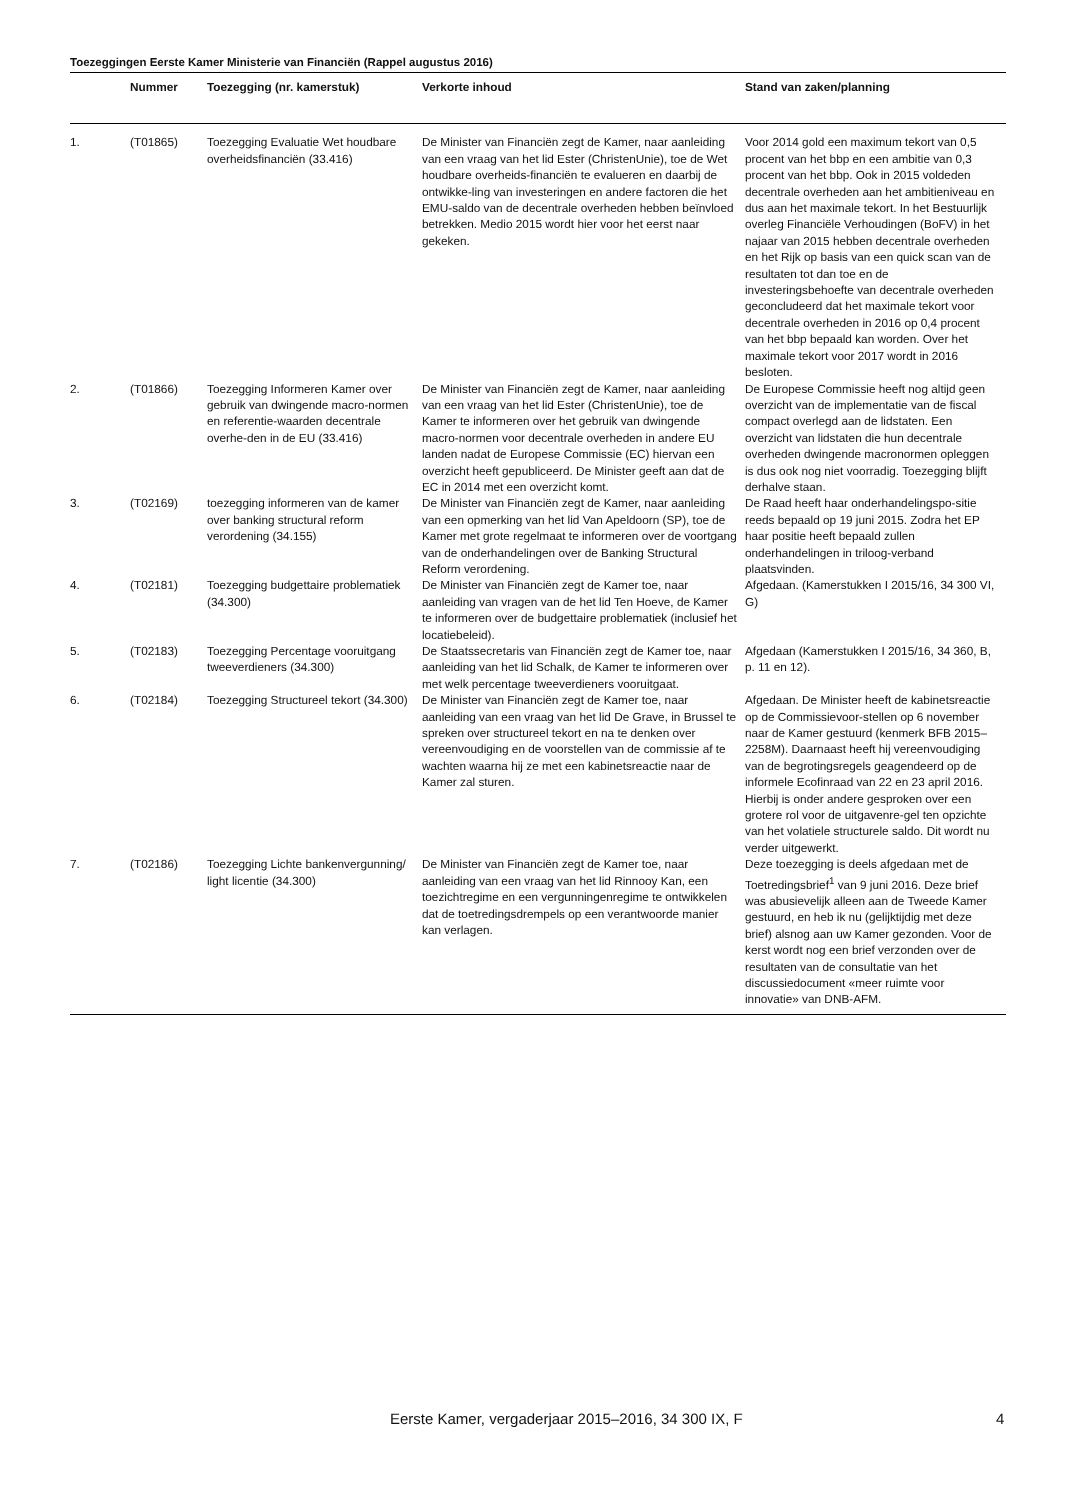Toezeggingen Eerste Kamer Ministerie van Financiën (Rappel augustus 2016)
| | Nummer | Toezegging (nr. kamerstuk) | Verkorte inhoud | Stand van zaken/planning |
| --- | --- | --- | --- | --- |
| 1. | (T01865) | Toezegging Evaluatie Wet houdbare overheidsfinanciën (33.416) | De Minister van Financiën zegt de Kamer, naar aanleiding van een vraag van het lid Ester (ChristenUnie), toe de Wet houdbare overheids-financiën te evalueren en daarbij de ontwikke-ling van investeringen en andere factoren die het EMU-saldo van de decentrale overheden hebben beïnvloed betrekken. Medio 2015 wordt hier voor het eerst naar gekeken. | Voor 2014 gold een maximum tekort van 0,5 procent van het bbp en een ambitie van 0,3 procent van het bbp. Ook in 2015 voldeden decentrale overheden aan het ambitieniveau en dus aan het maximale tekort. In het Bestuurlijk overleg Financiële Verhoudingen (BoFV) in het najaar van 2015 hebben decentrale overheden en het Rijk op basis van een quick scan van de resultaten tot dan toe en de investeringsbehoefte van decentrale overheden geconcludeerd dat het maximale tekort voor decentrale overheden in 2016 op 0,4 procent van het bbp bepaald kan worden. Over het maximale tekort voor 2017 wordt in 2016 besloten. |
| 2. | (T01866) | Toezegging Informeren Kamer over gebruik van dwingende macro-normen en referentie-waarden decentrale overhe-den in de EU (33.416) | De Minister van Financiën zegt de Kamer, naar aanleiding van een vraag van het lid Ester (ChristenUnie), toe de Kamer te informeren over het gebruik van dwingende macro-normen voor decentrale overheden in andere EU landen nadat de Europese Commissie (EC) hiervan een overzicht heeft gepubliceerd. De Minister geeft aan dat de EC in 2014 met een overzicht komt. | De Europese Commissie heeft nog altijd geen overzicht van de implementatie van de fiscal compact overlegd aan de lidstaten. Een overzicht van lidstaten die hun decentrale overheden dwingende macronormen opleggen is dus ook nog niet voorradig. Toezegging blijft derhalve staan. |
| 3. | (T02169) | toezegging informeren van de kamer over banking structural reform verordening (34.155) | De Minister van Financiën zegt de Kamer, naar aanleiding van een opmerking van het lid Van Apeldoorn (SP), toe de Kamer met grote regelmaat te informeren over de voortgang van de onderhandelingen over de Banking Structural Reform verordening. | De Raad heeft haar onderhandelingspo-sitie reeds bepaald op 19 juni 2015. Zodra het EP haar positie heeft bepaald zullen onderhandelingen in triloog-verband plaatsvinden. |
| 4. | (T02181) | Toezegging budgettaire problematiek (34.300) | De Minister van Financiën zegt de Kamer toe, naar aanleiding van vragen van de het lid Ten Hoeve, de Kamer te informeren over de budgettaire problematiek (inclusief het locatiebeleid). | Afgedaan. (Kamerstukken I 2015/16, 34 300 VI, G) |
| 5. | (T02183) | Toezegging Percentage vooruitgang tweeverdieners (34.300) | De Staatssecretaris van Financiën zegt de Kamer toe, naar aanleiding van het lid Schalk, de Kamer te informeren over met welk percentage tweeverdieners vooruitgaat. | Afgedaan (Kamerstukken I 2015/16, 34 360, B, p. 11 en 12). |
| 6. | (T02184) | Toezegging Structureel tekort (34.300) | De Minister van Financiën zegt de Kamer toe, naar aanleiding van een vraag van het lid De Grave, in Brussel te spreken over structureel tekort en na te denken over vereenvoudiging en de voorstellen van de commissie af te wachten waarna hij ze met een kabinetsreactie naar de Kamer zal sturen. | Afgedaan. De Minister heeft de kabinetsreactie op de Commissievoor-stellen op 6 november naar de Kamer gestuurd (kenmerk BFB 2015–2258M). Daarnaast heeft hij vereenvoudiging van de begrotingsregels geagendeerd op de informele Ecofinraad van 22 en 23 april 2016. Hierbij is onder andere gesproken over een grotere rol voor de uitgavenre-gel ten opzichte van het volatiele structurele saldo. Dit wordt nu verder uitgewerkt. |
| 7. | (T02186) | Toezegging Lichte bankenvergunning/ light licentie (34.300) | De Minister van Financiën zegt de Kamer toe, naar aanleiding van een vraag van het lid Rinnooy Kan, een toezichtregime en een vergunningenregime te ontwikkelen dat de toetredingsdrempels op een verantwoorde manier kan verlagen. | Deze toezegging is deels afgedaan met de Toetredingsbrief<sup>1</sup> van 9 juni 2016. Deze brief was abusievelijk alleen aan de Tweede Kamer gestuurd, en heb ik nu (gelijktijdig met deze brief) alsnog aan uw Kamer gezonden. Voor de kerst wordt nog een brief verzonden over de resultaten van de consultatie van het discussiedocument «meer ruimte voor innovatie» van DNB-AFM. |
Eerste Kamer, vergaderjaar 2015–2016, 34 300 IX, F
4